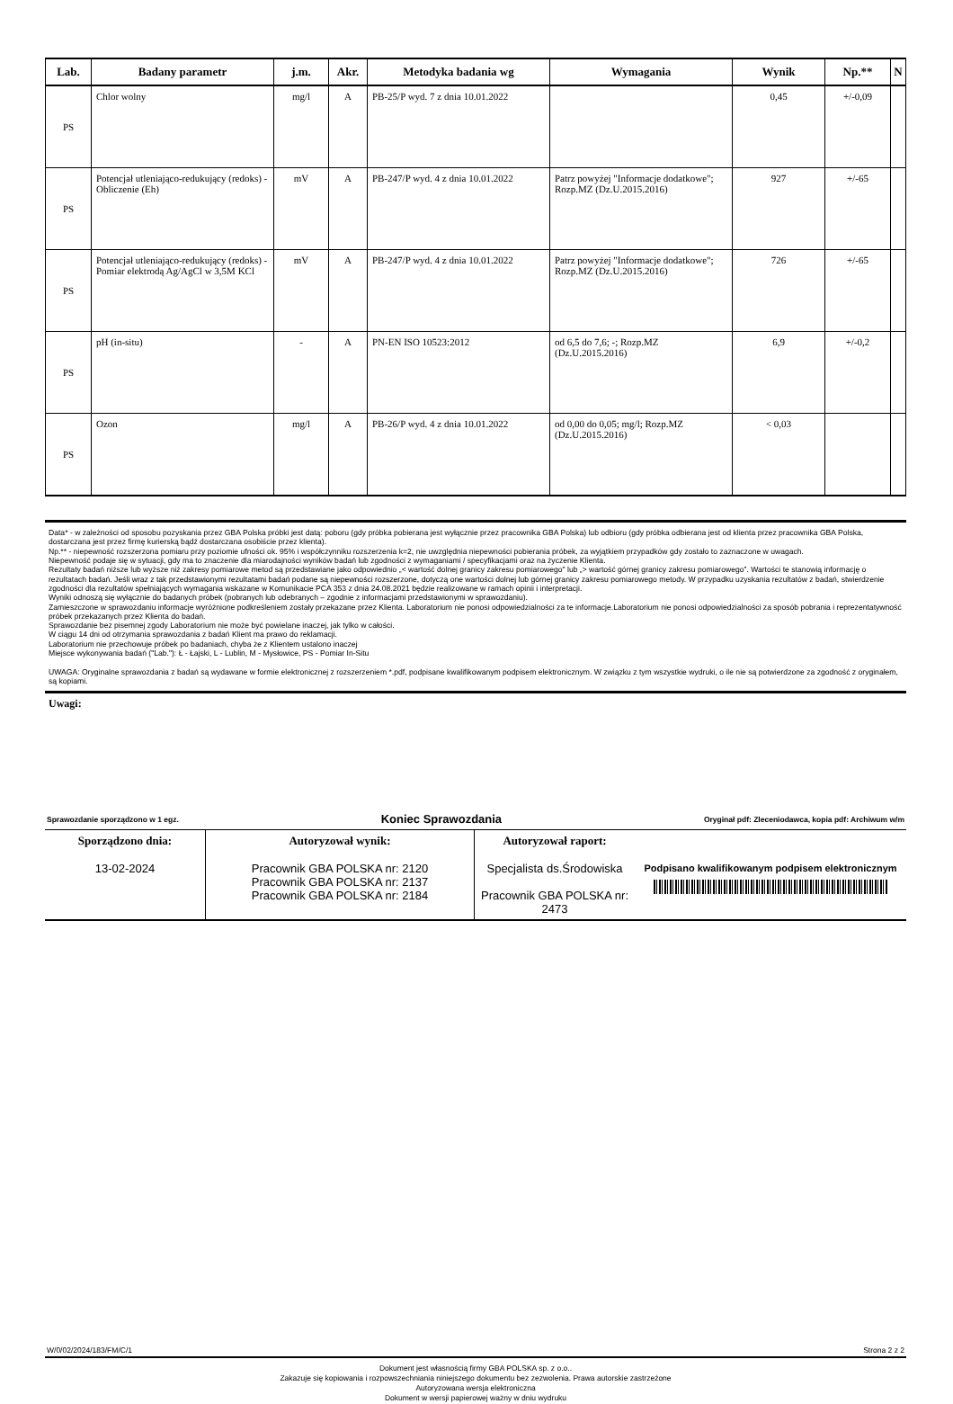| Lab. | Badany parametr | j.m. | Akr. | Metodyka badania wg | Wymagania | Wynik | Np.** | N |
| --- | --- | --- | --- | --- | --- | --- | --- | --- |
| PS | Chlor wolny | mg/l | A | PB-25/P wyd. 7 z dnia 10.01.2022 | | 0,45 | +/-0,09 | |
| PS | Potencjał utleniająco-redukujący (redoks) - Obliczenie (Eh) | mV | A | PB-247/P wyd. 4 z dnia 10.01.2022 | Patrz powyżej "Informacje dodatkowe"; Rozp.MZ (Dz.U.2015.2016) | 927 | +/-65 | |
| PS | Potencjał utleniająco-redukujący (redoks) - Pomiar elektrodą Ag/AgCl w 3,5M KCl | mV | A | PB-247/P wyd. 4 z dnia 10.01.2022 | Patrz powyżej "Informacje dodatkowe"; Rozp.MZ (Dz.U.2015.2016) | 726 | +/-65 | |
| PS | pH (in-situ) | - | A | PN-EN ISO 10523:2012 | od 6,5 do 7,6; -; Rozp.MZ (Dz.U.2015.2016) | 6,9 | +/-0,2 | |
| PS | Ozon | mg/l | A | PB-26/P wyd. 4 z dnia 10.01.2022 | od 0,00 do 0,05; mg/l; Rozp.MZ (Dz.U.2015.2016) | < 0,03 | | |
Data* - w zależności od sposobu pozyskania przez GBA Polska próbki jest datą: poboru (gdy próbka pobierana jest wyłącznie przez pracownika GBA Polska) lub odbioru (gdy próbka odbierana jest od klienta przez pracownika GBA Polska, dostarczana jest przez firmę kurierską bądź dostarczana osobiście przez klienta).
Np.** - niepewność rozszerzona pomiaru przy poziomie ufności ok. 95% i współczynniku rozszerzenia k=2, nie uwzględnia niepewności pobierania próbek, za wyjątkiem przypadków gdy zostało to zaznaczone w uwagach.
Niepewność podaje się w sytuacji, gdy ma to znaczenie dla miarodajności wyników badań lub zgodności z wymaganiami / specyfikacjami oraz na życzenie Klienta.
Rezultaty badań niższe lub wyższe niż zakresy pomiarowe metod są przedstawiane jako odpowiednio „< wartość dolnej granicy zakresu pomiarowego" lub „> wartość górnej granicy zakresu pomiarowego”. Wartości te stanowią informację o rezultatach badań. Jeśli wraz z tak przedstawionymi rezultatami badań podane są niepewności rozszerzone, dotyczą one wartości dolnej lub górnej granicy zakresu pomiarowego metody. W przypadku uzyskania rezultatów z badań, stwierdzenie zgodności dla rezultatów spełniających wymagania wskazane w Komunikacie PCA 353 z dnia 24.08.2021 będzie realizowane w ramach opinii i interpretacji.
Wyniki odnoszą się wyłącznie do badanych próbek (pobranych lub odebranych – zgodnie z informacjami przedstawionymi w sprawozdaniu).
Zamieszczone w sprawozdaniu informacje wyróżnione podkreśleniem zostały przekazane przez Klienta. Laboratorium nie ponosi odpowiedzialności za te informacje.Laboratorium nie ponosi odpowiedzialności za sposób pobrania i reprezentatywność próbek przekazanych przez Klienta do badań.
Sprawozdanie bez pisemnej zgody Laboratorium nie może być powielane inaczej, jak tylko w całości.
W ciągu 14 dni od otrzymania sprawozdania z badań Klient ma prawo do reklamacji.
Laboratorium nie przechowuje próbek po badaniach, chyba że z Klientem ustalono inaczej
Miejsce wykonywania badań ("Lab."): Ł - Łajski, L - Lublin, M - Mysłowice, PS - Pomiar In-Situ
UWAGA: Oryginalne sprawozdania z badań są wydawane w formie elektronicznej z rozszerzeniem *.pdf, podpisane kwalifikowanym podpisem elektronicznym. W związku z tym wszystkie wydruki, o ile nie są potwierdzone za zgodność z oryginałem, są kopiami.
Uwagi:
Sprawozdanie sporządzono w 1 egz. Koniec Sprawozdania Oryginał pdf: Zleceniodawca, kopia pdf: Archiwum w/m
| Sporządzono dnia: 13-02-2024 | Autoryzował wynik: Pracownik GBA POLSKA nr: 2120 Pracownik GBA POLSKA nr: 2137 Pracownik GBA POLSKA nr: 2184 | Autoryzował raport: Specjalista ds.Środowiska Pracownik GBA POLSKA nr: 2473 | Podpisano kwalifikowanym podpisem elektronicznym |
W/0/02/2024/183/FM/C/1 Strona 2 z 2
Dokument jest własnością firmy GBA POLSKA sp. z o.o..
Zakazuje się kopiowania i rozpowszechniania niniejszego dokumentu bez zezwolenia. Prawa autorskie zastrzeżone
Autoryzowana wersja elektroniczna
Dokument w wersji papierowej ważny w dniu wydruku